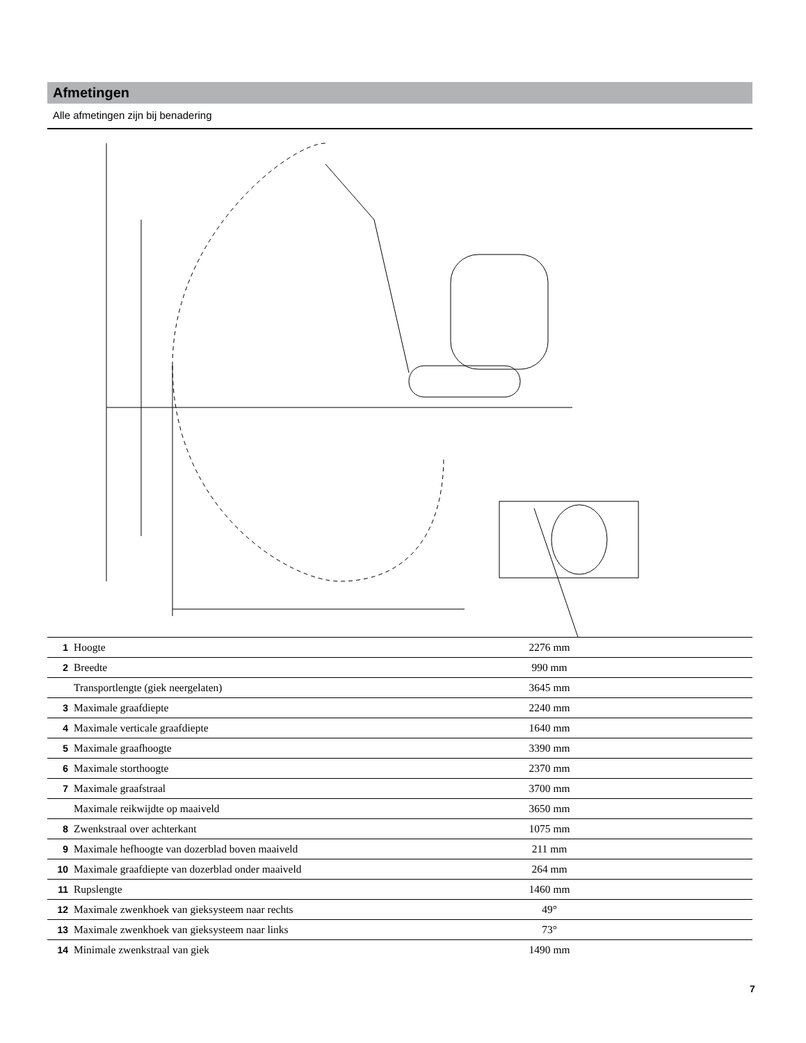Afmetingen
Alle afmetingen zijn bij benadering
| 1 | Hoogte | 2276 mm | |
| 2 | Breedte | 990 mm | |
| | Transportlengte (giek neergelaten) | 3645 mm | |
| 3 | Maximale graafdiepte | 2240 mm | |
| 4 | Maximale verticale graafdiepte | 1640 mm | |
| 5 | Maximale graafhoogte | 3390 mm | |
| 6 | Maximale storthoogte | 2370 mm | |
| 7 | Maximale graafstraal | 3700 mm | |
| | Maximale reikwijdte op maaiveld | 3650 mm | |
| 8 | Zwenkstraal over achterkant | 1075 mm | |
| 9 | Maximale hefhoogte van dozerblad boven maaiveld | 211 mm | |
| 10 | Maximale graafdiepte van dozerblad onder maaiveld | 264 mm | |
| 11 | Rupslengte | 1460 mm | |
| 12 | Maximale zwenkhoek van gieksysteem naar rechts | 49° | |
| 13 | Maximale zwenkhoek van gieksysteem naar links | 73° | |
| 14 | Minimale zwenkstraal van giek | 1490 mm | |
7